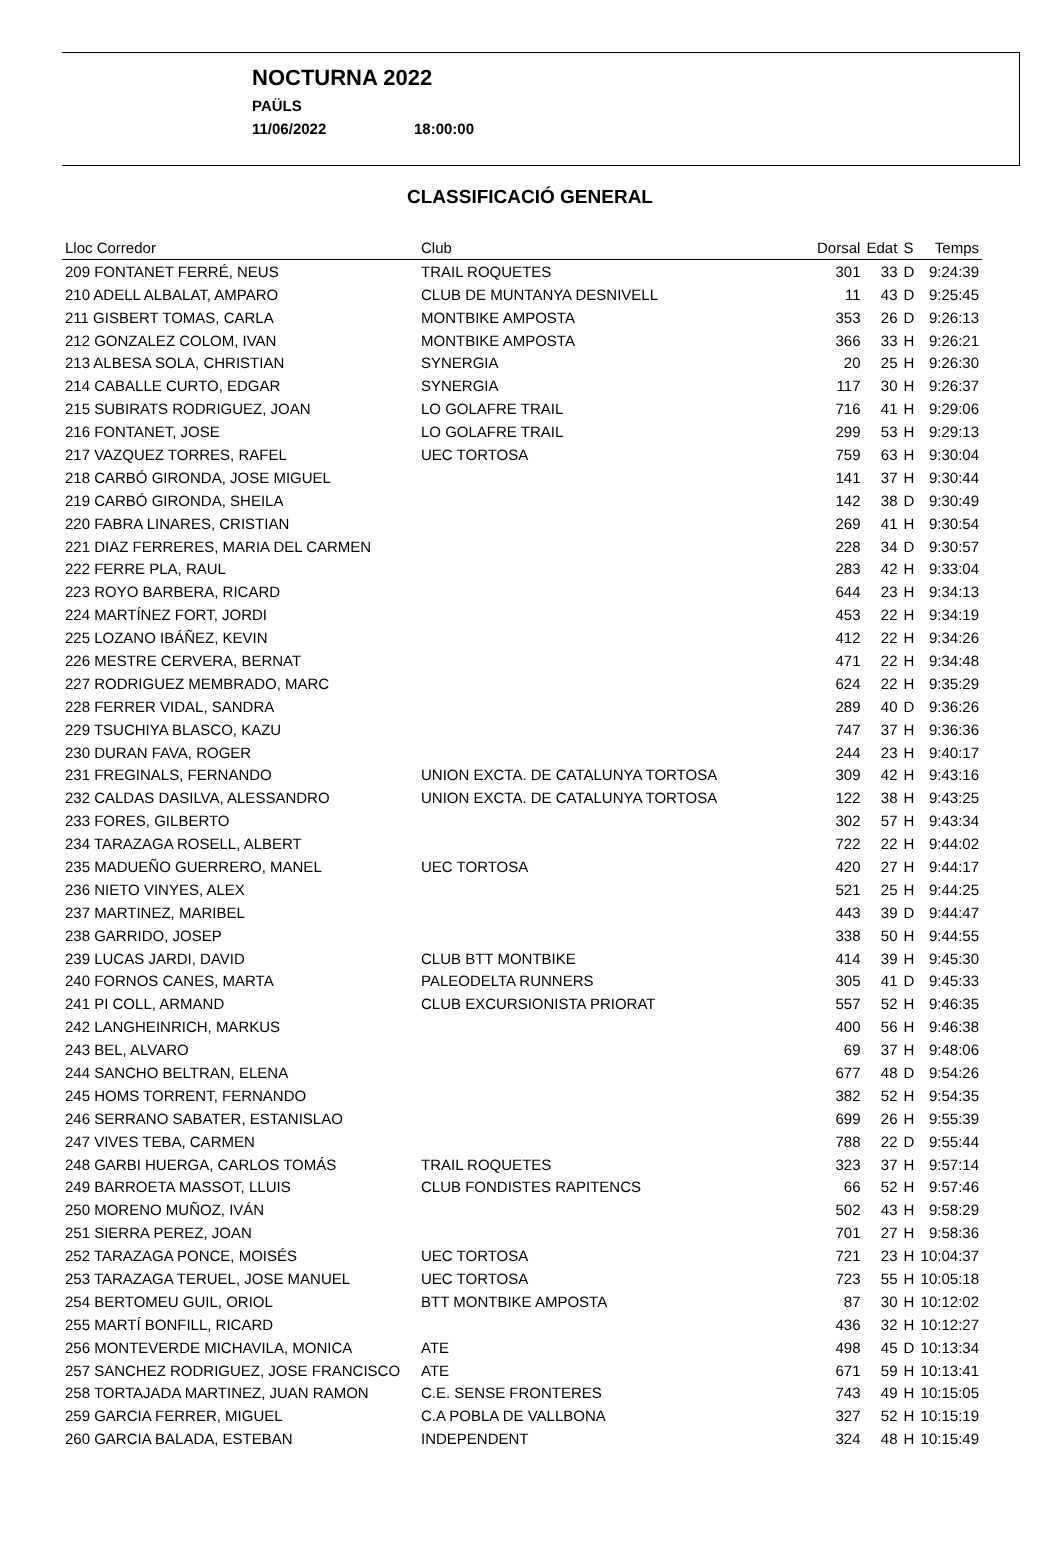NOCTURNA 2022
PAÜLS
11/06/2022 18:00:00
CLASSIFICACIÓ GENERAL
| Lloc Corredor | Club | Dorsal | Edat | S | Temps |
| --- | --- | --- | --- | --- | --- |
| 209 FONTANET FERRÉ, NEUS | TRAIL ROQUETES | 301 | 33 | D | 9:24:39 |
| 210 ADELL ALBALAT, AMPARO | CLUB DE MUNTANYA DESNIVELL | 11 | 43 | D | 9:25:45 |
| 211 GISBERT TOMAS, CARLA | MONTBIKE AMPOSTA | 353 | 26 | D | 9:26:13 |
| 212 GONZALEZ COLOM, IVAN | MONTBIKE AMPOSTA | 366 | 33 | H | 9:26:21 |
| 213 ALBESA SOLA, CHRISTIAN | SYNERGIA | 20 | 25 | H | 9:26:30 |
| 214 CABALLE CURTO, EDGAR | SYNERGIA | 117 | 30 | H | 9:26:37 |
| 215 SUBIRATS RODRIGUEZ, JOAN | LO GOLAFRE TRAIL | 716 | 41 | H | 9:29:06 |
| 216 FONTANET, JOSE | LO GOLAFRE TRAIL | 299 | 53 | H | 9:29:13 |
| 217 VAZQUEZ TORRES, RAFEL | UEC TORTOSA | 759 | 63 | H | 9:30:04 |
| 218 CARBÓ GIRONDA, JOSE MIGUEL | | 141 | 37 | H | 9:30:44 |
| 219 CARBÓ GIRONDA, SHEILA | | 142 | 38 | D | 9:30:49 |
| 220 FABRA LINARES, CRISTIAN | | 269 | 41 | H | 9:30:54 |
| 221 DIAZ FERRERES, MARIA DEL CARMEN | | 228 | 34 | D | 9:30:57 |
| 222 FERRE PLA, RAUL | | 283 | 42 | H | 9:33:04 |
| 223 ROYO BARBERA, RICARD | | 644 | 23 | H | 9:34:13 |
| 224 MARTÍNEZ FORT, JORDI | | 453 | 22 | H | 9:34:19 |
| 225 LOZANO IBÁÑEZ, KEVIN | | 412 | 22 | H | 9:34:26 |
| 226 MESTRE CERVERA, BERNAT | | 471 | 22 | H | 9:34:48 |
| 227 RODRIGUEZ MEMBRADO, MARC | | 624 | 22 | H | 9:35:29 |
| 228 FERRER VIDAL, SANDRA | | 289 | 40 | D | 9:36:26 |
| 229 TSUCHIYA BLASCO, KAZU | | 747 | 37 | H | 9:36:36 |
| 230 DURAN FAVA, ROGER | | 244 | 23 | H | 9:40:17 |
| 231 FREGINALS, FERNANDO | UNION EXCTA. DE CATALUNYA TORTOSA | 309 | 42 | H | 9:43:16 |
| 232 CALDAS DASILVA, ALESSANDRO | UNION EXCTA. DE CATALUNYA TORTOSA | 122 | 38 | H | 9:43:25 |
| 233 FORES, GILBERTO | | 302 | 57 | H | 9:43:34 |
| 234 TARAZAGA ROSELL, ALBERT | | 722 | 22 | H | 9:44:02 |
| 235 MADUEÑO GUERRERO, MANEL | UEC TORTOSA | 420 | 27 | H | 9:44:17 |
| 236 NIETO VINYES, ALEX | | 521 | 25 | H | 9:44:25 |
| 237 MARTINEZ, MARIBEL | | 443 | 39 | D | 9:44:47 |
| 238 GARRIDO, JOSEP | | 338 | 50 | H | 9:44:55 |
| 239 LUCAS JARDI, DAVID | CLUB BTT MONTBIKE | 414 | 39 | H | 9:45:30 |
| 240 FORNOS CANES, MARTA | PALEODELTA RUNNERS | 305 | 41 | D | 9:45:33 |
| 241 PI COLL, ARMAND | CLUB EXCURSIONISTA PRIORAT | 557 | 52 | H | 9:46:35 |
| 242 LANGHEINRICH, MARKUS | | 400 | 56 | H | 9:46:38 |
| 243 BEL, ALVARO | | 69 | 37 | H | 9:48:06 |
| 244 SANCHO BELTRAN, ELENA | | 677 | 48 | D | 9:54:26 |
| 245 HOMS TORRENT, FERNANDO | | 382 | 52 | H | 9:54:35 |
| 246 SERRANO SABATER, ESTANISLAO | | 699 | 26 | H | 9:55:39 |
| 247 VIVES TEBA, CARMEN | | 788 | 22 | D | 9:55:44 |
| 248 GARBI HUERGA, CARLOS TOMÁS | TRAIL ROQUETES | 323 | 37 | H | 9:57:14 |
| 249 BARROETA MASSOT, LLUIS | CLUB FONDISTES RAPITENCS | 66 | 52 | H | 9:57:46 |
| 250 MORENO MUÑOZ, IVÁN | | 502 | 43 | H | 9:58:29 |
| 251 SIERRA PEREZ, JOAN | | 701 | 27 | H | 9:58:36 |
| 252 TARAZAGA PONCE, MOISÉS | UEC TORTOSA | 721 | 23 | H | 10:04:37 |
| 253 TARAZAGA TERUEL, JOSE MANUEL | UEC TORTOSA | 723 | 55 | H | 10:05:18 |
| 254 BERTOMEU GUIL, ORIOL | BTT MONTBIKE AMPOSTA | 87 | 30 | H | 10:12:02 |
| 255 MARTÍ BONFILL, RICARD | | 436 | 32 | H | 10:12:27 |
| 256 MONTEVERDE MICHAVILA, MONICA | ATE | 498 | 45 | D | 10:13:34 |
| 257 SANCHEZ RODRIGUEZ, JOSE FRANCISCO | ATE | 671 | 59 | H | 10:13:41 |
| 258 TORTAJADA MARTINEZ, JUAN RAMON | C.E. SENSE FRONTERES | 743 | 49 | H | 10:15:05 |
| 259 GARCIA FERRER, MIGUEL | C.A POBLA DE VALLBONA | 327 | 52 | H | 10:15:19 |
| 260 GARCIA BALADA, ESTEBAN | INDEPENDENT | 324 | 48 | H | 10:15:49 |